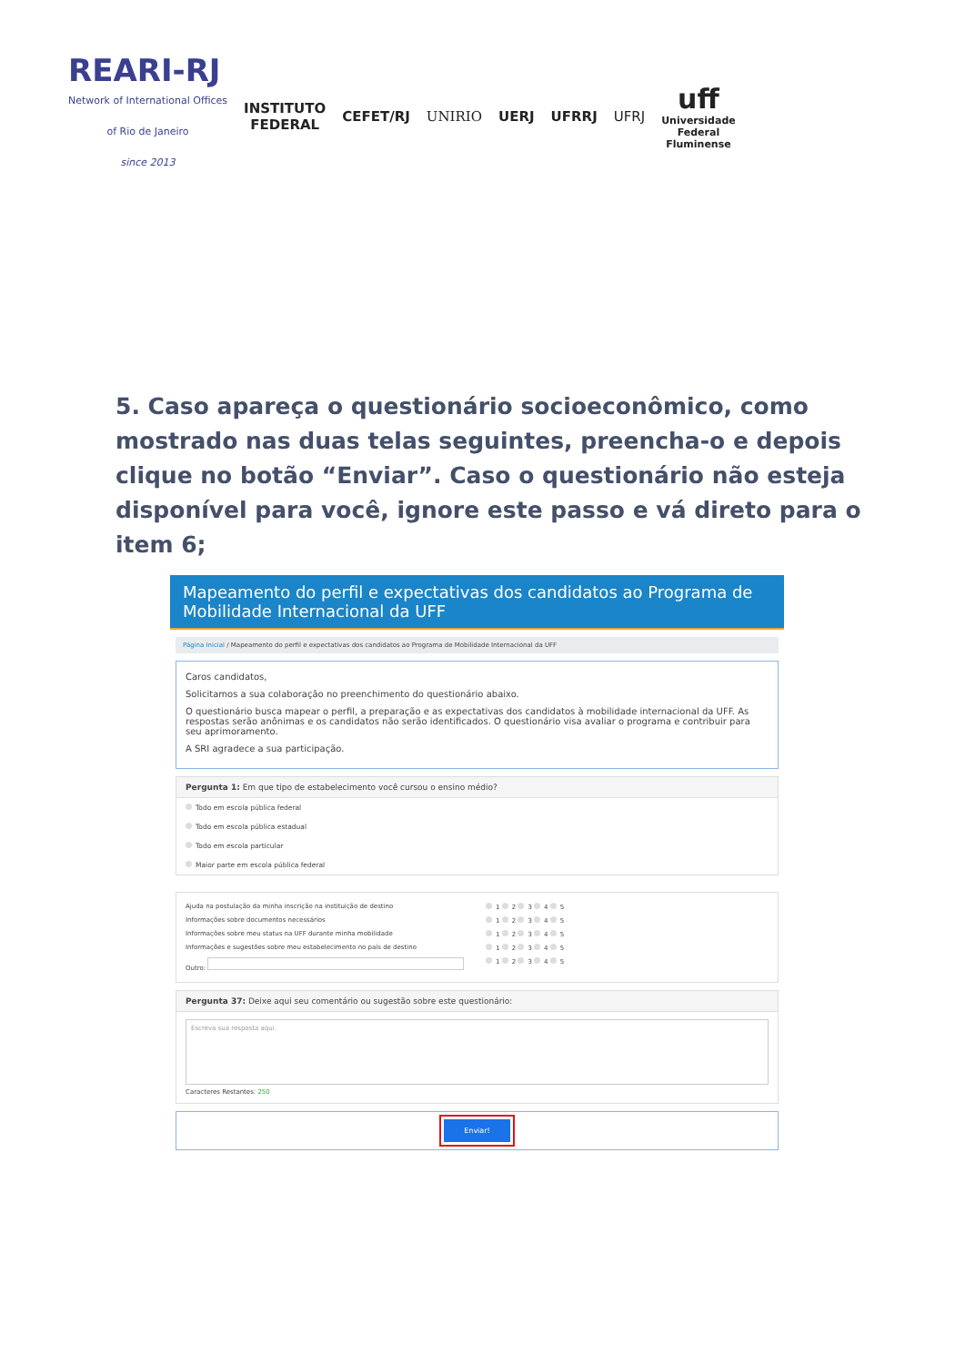REARI-RJ
Network of International Offices
of Rio de Janeiro
since 2013
INSTITUTO
FEDERAL
CEFET/RJ UNIRIO UERJ UFRRJ UFRJ
uff
Universidade
Federal
Fluminense
5. Caso apareça o questionário socioeconômico, como mostrado nas duas telas seguintes, preencha-o e depois clique no botão “Enviar”. Caso o questionário não esteja disponível para você, ignore este passo e vá direto para o item 6;
Mapeamento do perfil e expectativas dos candidatos ao Programa de Mobilidade Internacional da UFF
Página Inicial / Mapeamento do perfil e expectativas dos candidatos ao Programa de Mobilidade Internacional da UFF
Caros candidatos,
Solicitamos a sua colaboração no preenchimento do questionário abaixo.
O questionário busca mapear o perfil, a preparação e as expectativas dos candidatos à mobilidade internacional da UFF. As respostas serão anônimas e os candidatos não serão identificados. O questionário visa avaliar o programa e contribuir para seu aprimoramento.
A SRI agradece a sua participação.
Pergunta 1: Em que tipo de estabelecimento você cursou o ensino médio?
Todo em escola pública federal
Todo em escola pública estadual
Todo em escola particular
Maior parte em escola pública federal
Ajuda na postulação da minha inscrição na instituição de destino 1 2 3 4 5
Informações sobre documentos necessários 1 2 3 4 5
Informações sobre meu status na UFF durante minha mobilidade 1 2 3 4 5
Informações e sugestões sobre meu estabelecimento no país de destino 1 2 3 4 5
Outro: 1 2 3 4 5
Pergunta 37: Deixe aqui seu comentário ou sugestão sobre este questionário:
Escreva sua resposta aqui.
Caracteres Restantes: 250
Enviar!